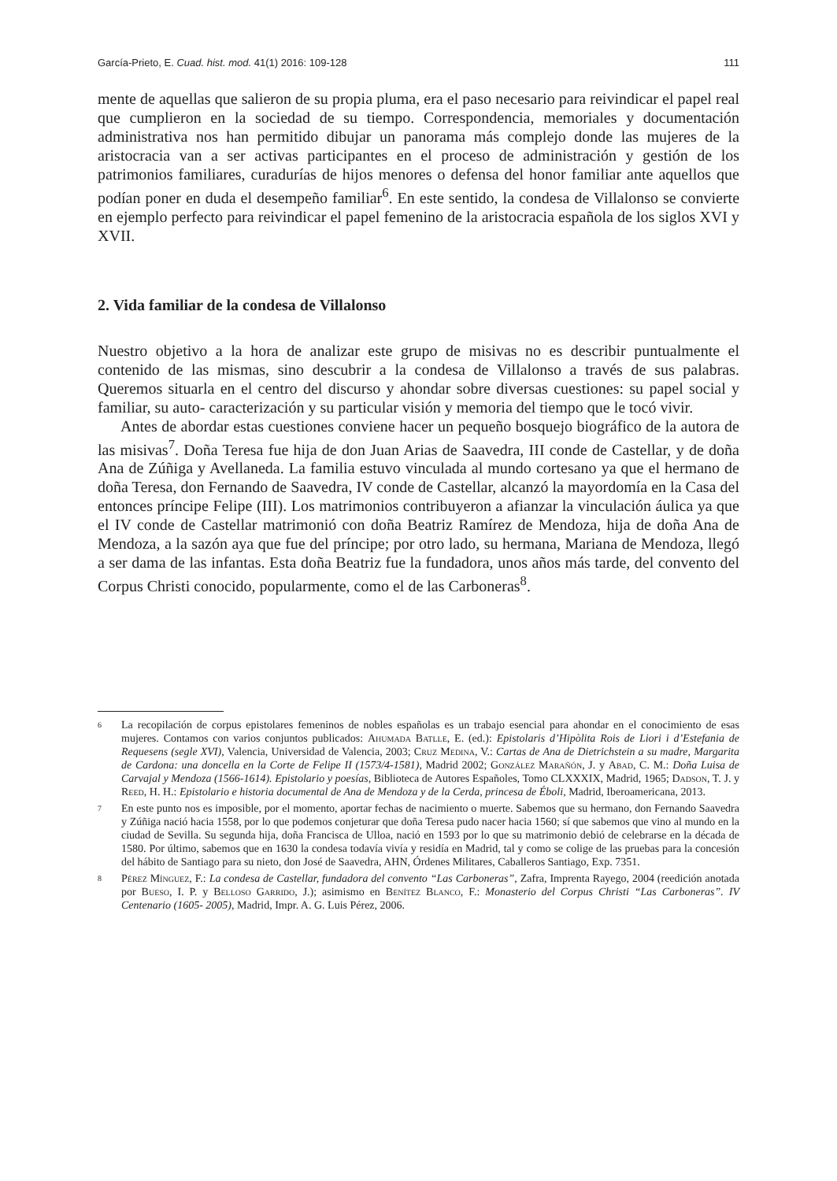García-Prieto, E. Cuad. hist. mod. 41(1) 2016: 109-128 111
mente de aquellas que salieron de su propia pluma, era el paso necesario para reivindicar el papel real que cumplieron en la sociedad de su tiempo. Correspondencia, memoriales y documentación administrativa nos han permitido dibujar un panorama más complejo donde las mujeres de la aristocracia van a ser activas participantes en el proceso de administración y gestión de los patrimonios familiares, curadurías de hijos menores o defensa del honor familiar ante aquellos que podían poner en duda el desempeño familiar<sup>6</sup>. En este sentido, la condesa de Villalonso se convierte en ejemplo perfecto para reivindicar el papel femenino de la aristocracia española de los siglos XVI y XVII.
2. Vida familiar de la condesa de Villalonso
Nuestro objetivo a la hora de analizar este grupo de misivas no es describir puntualmente el contenido de las mismas, sino descubrir a la condesa de Villalonso a través de sus palabras. Queremos situarla en el centro del discurso y ahondar sobre diversas cuestiones: su papel social y familiar, su auto- caracterización y su particular visión y memoria del tiempo que le tocó vivir.
Antes de abordar estas cuestiones conviene hacer un pequeño bosquejo biográfico de la autora de las misivas<sup>7</sup>. Doña Teresa fue hija de don Juan Arias de Saavedra, III conde de Castellar, y de doña Ana de Zúñiga y Avellaneda. La familia estuvo vinculada al mundo cortesano ya que el hermano de doña Teresa, don Fernando de Saavedra, IV conde de Castellar, alcanzó la mayordomía en la Casa del entonces príncipe Felipe (III). Los matrimonios contribuyeron a afianzar la vinculación áulica ya que el IV conde de Castellar matrimonió con doña Beatriz Ramírez de Mendoza, hija de doña Ana de Mendoza, a la sazón aya que fue del príncipe; por otro lado, su hermana, Mariana de Mendoza, llegó a ser dama de las infantas. Esta doña Beatriz fue la fundadora, unos años más tarde, del convento del Corpus Christi conocido, popularmente, como el de las Carboneras<sup>8</sup>.
6 La recopilación de corpus epistolares femeninos de nobles españolas es un trabajo esencial para ahondar en el conocimiento de esas mujeres. Contamos con varios conjuntos publicados: Ahumada Batlle, E. (ed.): Epistolaris d’Hipòlita Rois de Liori i d’Estefania de Requesens (segle XVI), Valencia, Universidad de Valencia, 2003; Cruz Medina, V.: Cartas de Ana de Dietrichstein a su madre, Margarita de Cardona: una doncella en la Corte de Felipe II (1573/4-1581), Madrid 2002; González Marañón, J. y Abad, C. M.: Doña Luisa de Carvajal y Mendoza (1566-1614). Epistolario y poesías, Biblioteca de Autores Españoles, Tomo CLXXXIX, Madrid, 1965; Dadson, T. J. y Reed, H. H.: Epistolario e historia documental de Ana de Mendoza y de la Cerda, princesa de Éboli, Madrid, Iberoamericana, 2013.
7 En este punto nos es imposible, por el momento, aportar fechas de nacimiento o muerte. Sabemos que su hermano, don Fernando Saavedra y Zúñiga nació hacia 1558, por lo que podemos conjeturar que doña Teresa pudo nacer hacia 1560; sí que sabemos que vino al mundo en la ciudad de Sevilla. Su segunda hija, doña Francisca de Ulloa, nació en 1593 por lo que su matrimonio debió de celebrarse en la década de 1580. Por último, sabemos que en 1630 la condesa todavía vivía y residía en Madrid, tal y como se colige de las pruebas para la concesión del hábito de Santiago para su nieto, don José de Saavedra, AHN, Órdenes Militares, Caballeros Santiago, Exp. 7351.
8 Pérez Mínguez, F.: La condesa de Castellar, fundadora del convento “Las Carboneras”, Zafra, Imprenta Rayego, 2004 (reedición anotada por Bueso, I. P. y Belloso Garrido, J.); asimismo en Benítez Blanco, F.: Monasterio del Corpus Christi “Las Carboneras”. IV Centenario (1605- 2005), Madrid, Impr. A. G. Luis Pérez, 2006.